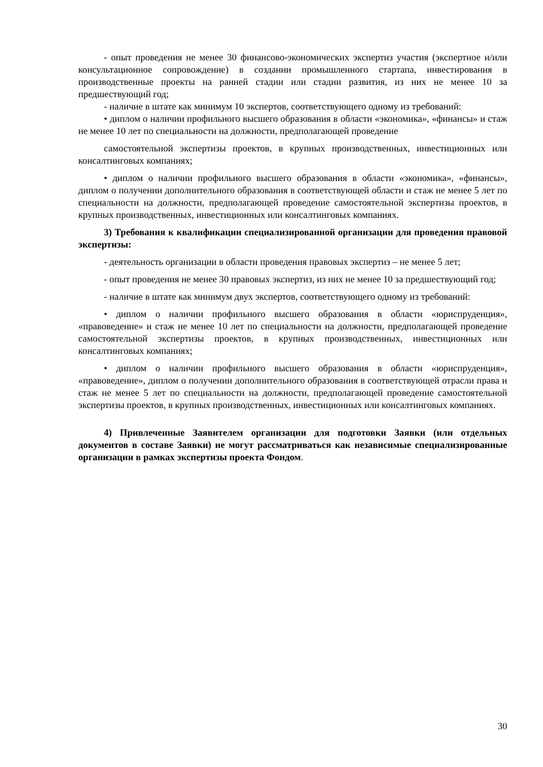- опыт проведения не менее 30 финансово-экономических экспертиз участия (экспертное и/или консультационное сопровождение) в создании промышленного стартапа, инвестирования в производственные проекты на ранней стадии или стадии развития, из них не менее 10 за предшествующий год;
- наличие в штате как минимум 10 экспертов, соответствующего одному из требований:
• диплом о наличии профильного высшего образования в области «экономика», «финансы» и стаж не менее 10 лет по специальности на должности, предполагающей проведение
самостоятельной экспертизы проектов, в крупных производственных, инвестиционных или консалтинговых компаниях;
• диплом о наличии профильного высшего образования в области «экономика», «финансы», диплом о получении дополнительного образования в соответствующей области и стаж не менее 5 лет по специальности на должности, предполагающей проведение самостоятельной экспертизы проектов, в крупных производственных, инвестиционных или консалтинговых компаниях.
3) Требования к квалификации специализированной организации для проведения правовой экспертизы:
- деятельность организации в области проведения правовых экспертиз – не менее 5 лет;
- опыт проведения не менее 30 правовых экспертиз, из них не менее 10 за предшествующий год;
- наличие в штате как минимум двух экспертов, соответствующего одному из требований:
• диплом о наличии профильного высшего образования в области «юриспруденция», «правоведение» и стаж не менее 10 лет по специальности на должности, предполагающей проведение самостоятельной экспертизы проектов, в крупных производственных, инвестиционных или консалтинговых компаниях;
• диплом о наличии профильного высшего образования в области «юриспруденция», «правоведение», диплом о получении дополнительного образования в соответствующей отрасли права и стаж не менее 5 лет по специальности на должности, предполагающей проведение самостоятельной экспертизы проектов, в крупных производственных, инвестиционных или консалтинговых компаниях.
4) Привлеченные Заявителем организации для подготовки Заявки (или отдельных документов в составе Заявки) не могут рассматриваться как независимые специализированные организации в рамках экспертизы проекта Фондом.
30